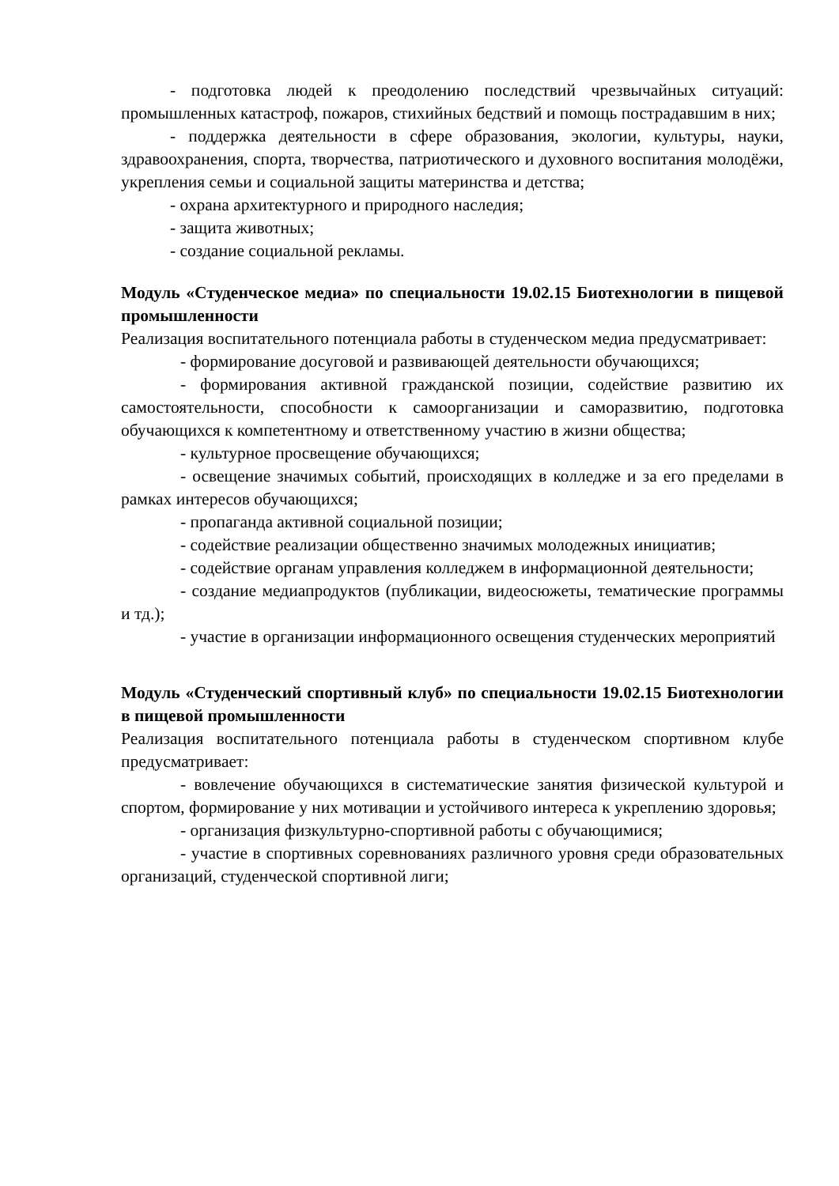- подготовка людей к преодолению последствий чрезвычайных ситуаций: промышленных катастроф, пожаров, стихийных бедствий и помощь пострадавшим в них;
- поддержка деятельности в сфере образования, экологии, культуры, науки, здравоохранения, спорта, творчества, патриотического и духовного воспитания молодёжи, укрепления семьи и социальной защиты материнства и детства;
- охрана архитектурного и природного наследия;
- защита животных;
- создание социальной рекламы.
Модуль «Студенческое медиа» по специальности 19.02.15 Биотехнологии в пищевой промышленности
Реализация воспитательного потенциала работы в студенческом медиа предусматривает:
- формирование досуговой и развивающей деятельности обучающихся;
- формирования активной гражданской позиции, содействие развитию их самостоятельности, способности к самоорганизации и саморазвитию, подготовка обучающихся к компетентному и ответственному участию в жизни общества;
- культурное просвещение обучающихся;
- освещение значимых событий, происходящих в колледже и за его пределами в рамках интересов обучающихся;
- пропаганда активной социальной позиции;
- содействие реализации общественно значимых молодежных инициатив;
- содействие органам управления колледжем в информационной деятельности;
- создание медиапродуктов (публикации, видеосюжеты, тематические программы и тд.);
- участие в организации информационного освещения студенческих мероприятий
Модуль «Студенческий спортивный клуб» по специальности 19.02.15 Биотехнологии в пищевой промышленности
Реализация воспитательного потенциала работы в студенческом спортивном клубе предусматривает:
- вовлечение обучающихся в систематические занятия физической культурой и спортом, формирование у них мотивации и устойчивого интереса к укреплению здоровья;
- организация физкультурно-спортивной работы с обучающимися;
- участие в спортивных соревнованиях различного уровня среди образовательных организаций, студенческой спортивной лиги;